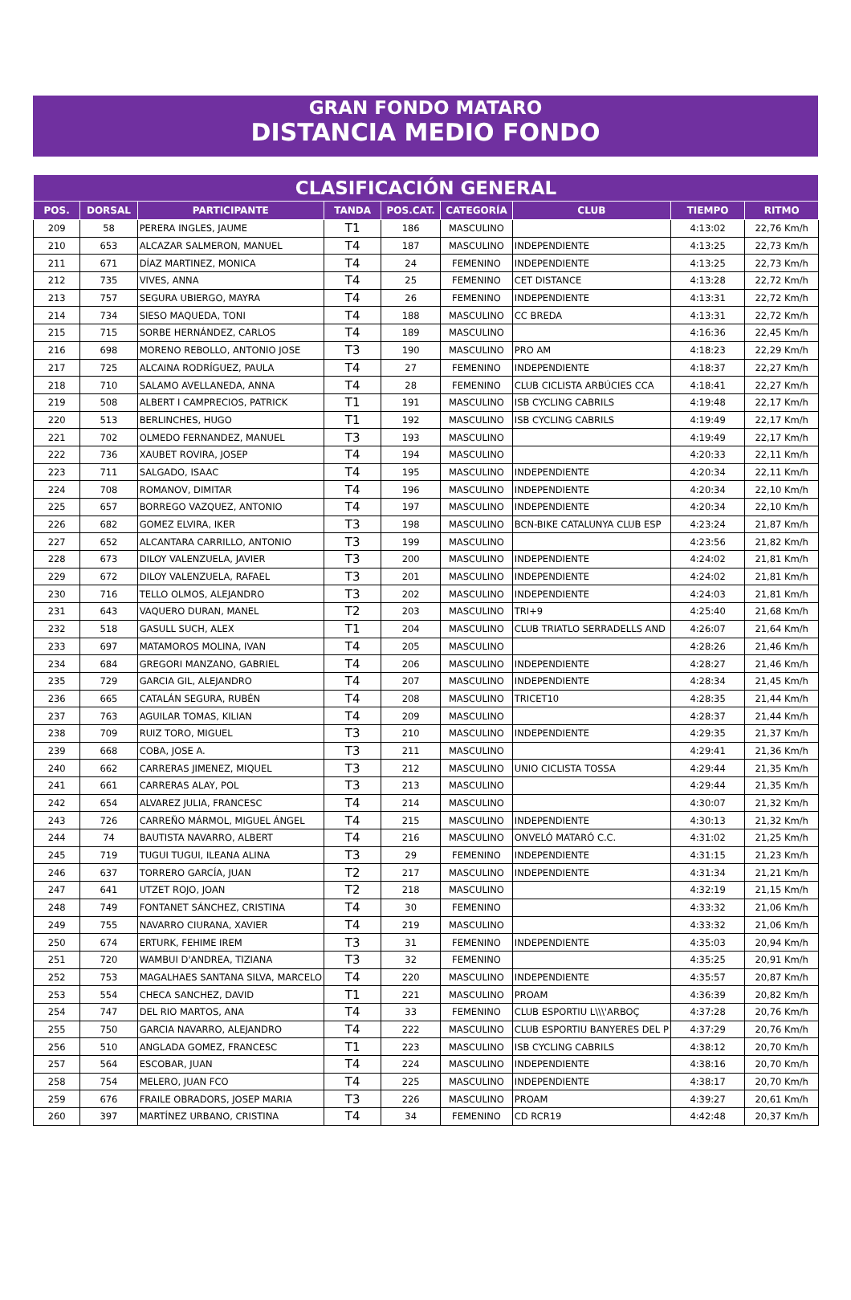GRAN FONDO MATARO
DISTANCIA MEDIO FONDO
| CLASIFICACIÓN GENERAL | | | | | | | | |
| --- | --- | --- | --- | --- | --- | --- | --- | --- |
| POS. | DORSAL | PARTICIPANTE | TANDA | POS.CAT. | CATEGORÍA | CLUB | TIEMPO | RITMO |
| 209 | 58 | PERERA INGLES, JAUME | T1 | 186 | MASCULINO | | 4:13:02 | 22,76 Km/h |
| 210 | 653 | ALCAZAR SALMERON, MANUEL | T4 | 187 | MASCULINO | INDEPENDIENTE | 4:13:25 | 22,73 Km/h |
| 211 | 671 | DÍAZ MARTINEZ, MONICA | T4 | 24 | FEMENINO | INDEPENDIENTE | 4:13:25 | 22,73 Km/h |
| 212 | 735 | VIVES, ANNA | T4 | 25 | FEMENINO | CET DISTANCE | 4:13:28 | 22,72 Km/h |
| 213 | 757 | SEGURA UBIERGO, MAYRA | T4 | 26 | FEMENINO | INDEPENDIENTE | 4:13:31 | 22,72 Km/h |
| 214 | 734 | SIESO MAQUEDA, TONI | T4 | 188 | MASCULINO | CC BREDA | 4:13:31 | 22,72 Km/h |
| 215 | 715 | SORBE HERNÁNDEZ, CARLOS | T4 | 189 | MASCULINO | | 4:16:36 | 22,45 Km/h |
| 216 | 698 | MORENO REBOLLO, ANTONIO JOSE | T3 | 190 | MASCULINO | PRO AM | 4:18:23 | 22,29 Km/h |
| 217 | 725 | ALCAINA RODRÍGUEZ, PAULA | T4 | 27 | FEMENINO | INDEPENDIENTE | 4:18:37 | 22,27 Km/h |
| 218 | 710 | SALAMO AVELLANEDA, ANNA | T4 | 28 | FEMENINO | CLUB CICLISTA ARBÚCIES CCA | 4:18:41 | 22,27 Km/h |
| 219 | 508 | ALBERT I CAMPRECIOS, PATRICK | T1 | 191 | MASCULINO | ISB CYCLING CABRILS | 4:19:48 | 22,17 Km/h |
| 220 | 513 | BERLINCHES, HUGO | T1 | 192 | MASCULINO | ISB CYCLING CABRILS | 4:19:49 | 22,17 Km/h |
| 221 | 702 | OLMEDO FERNANDEZ, MANUEL | T3 | 193 | MASCULINO | | 4:19:49 | 22,17 Km/h |
| 222 | 736 | XAUBET ROVIRA, JOSEP | T4 | 194 | MASCULINO | | 4:20:33 | 22,11 Km/h |
| 223 | 711 | SALGADO, ISAAC | T4 | 195 | MASCULINO | INDEPENDIENTE | 4:20:34 | 22,11 Km/h |
| 224 | 708 | ROMANOV, DIMITAR | T4 | 196 | MASCULINO | INDEPENDIENTE | 4:20:34 | 22,10 Km/h |
| 225 | 657 | BORREGO VAZQUEZ, ANTONIO | T4 | 197 | MASCULINO | INDEPENDIENTE | 4:20:34 | 22,10 Km/h |
| 226 | 682 | GOMEZ ELVIRA, IKER | T3 | 198 | MASCULINO | BCN-BIKE CATALUNYA CLUB ESP | 4:23:24 | 21,87 Km/h |
| 227 | 652 | ALCANTARA CARRILLO, ANTONIO | T3 | 199 | MASCULINO | | 4:23:56 | 21,82 Km/h |
| 228 | 673 | DILOY VALENZUELA, JAVIER | T3 | 200 | MASCULINO | INDEPENDIENTE | 4:24:02 | 21,81 Km/h |
| 229 | 672 | DILOY VALENZUELA, RAFAEL | T3 | 201 | MASCULINO | INDEPENDIENTE | 4:24:02 | 21,81 Km/h |
| 230 | 716 | TELLO OLMOS, ALEJANDRO | T3 | 202 | MASCULINO | INDEPENDIENTE | 4:24:03 | 21,81 Km/h |
| 231 | 643 | VAQUERO DURAN, MANEL | T2 | 203 | MASCULINO | TRI+9 | 4:25:40 | 21,68 Km/h |
| 232 | 518 | GASULL SUCH, ALEX | T1 | 204 | MASCULINO | CLUB TRIATLO SERRADELLS AND | 4:26:07 | 21,64 Km/h |
| 233 | 697 | MATAMOROS MOLINA, IVAN | T4 | 205 | MASCULINO | | 4:28:26 | 21,46 Km/h |
| 234 | 684 | GREGORI MANZANO, GABRIEL | T4 | 206 | MASCULINO | INDEPENDIENTE | 4:28:27 | 21,46 Km/h |
| 235 | 729 | GARCIA GIL, ALEJANDRO | T4 | 207 | MASCULINO | INDEPENDIENTE | 4:28:34 | 21,45 Km/h |
| 236 | 665 | CATALÁN SEGURA, RUBÉN | T4 | 208 | MASCULINO | TRICET10 | 4:28:35 | 21,44 Km/h |
| 237 | 763 | AGUILAR TOMAS, KILIAN | T4 | 209 | MASCULINO | | 4:28:37 | 21,44 Km/h |
| 238 | 709 | RUIZ TORO, MIGUEL | T3 | 210 | MASCULINO | INDEPENDIENTE | 4:29:35 | 21,37 Km/h |
| 239 | 668 | COBA, JOSE A. | T3 | 211 | MASCULINO | | 4:29:41 | 21,36 Km/h |
| 240 | 662 | CARRERAS JIMENEZ, MIQUEL | T3 | 212 | MASCULINO | UNIO CICLISTA TOSSA | 4:29:44 | 21,35 Km/h |
| 241 | 661 | CARRERAS ALAY, POL | T3 | 213 | MASCULINO | | 4:29:44 | 21,35 Km/h |
| 242 | 654 | ALVAREZ JULIA, FRANCESC | T4 | 214 | MASCULINO | | 4:30:07 | 21,32 Km/h |
| 243 | 726 | CARREÑO MÁRMOL, MIGUEL ÁNGEL | T4 | 215 | MASCULINO | INDEPENDIENTE | 4:30:13 | 21,32 Km/h |
| 244 | 74 | BAUTISTA NAVARRO, ALBERT | T4 | 216 | MASCULINO | ONVELÓ MATARÓ C.C. | 4:31:02 | 21,25 Km/h |
| 245 | 719 | TUGUI TUGUI, ILEANA ALINA | T3 | 29 | FEMENINO | INDEPENDIENTE | 4:31:15 | 21,23 Km/h |
| 246 | 637 | TORRERO GARCÍA, JUAN | T2 | 217 | MASCULINO | INDEPENDIENTE | 4:31:34 | 21,21 Km/h |
| 247 | 641 | UTZET ROJO, JOAN | T2 | 218 | MASCULINO | | 4:32:19 | 21,15 Km/h |
| 248 | 749 | FONTANET SÁNCHEZ, CRISTINA | T4 | 30 | FEMENINO | | 4:33:32 | 21,06 Km/h |
| 249 | 755 | NAVARRO CIURANA, XAVIER | T4 | 219 | MASCULINO | | 4:33:32 | 21,06 Km/h |
| 250 | 674 | ERTURK, FEHIME IREM | T3 | 31 | FEMENINO | INDEPENDIENTE | 4:35:03 | 20,94 Km/h |
| 251 | 720 | WAMBUI D'ANDREA, TIZIANA | T3 | 32 | FEMENINO | | 4:35:25 | 20,91 Km/h |
| 252 | 753 | MAGALHAES SANTANA SILVA, MARCELO | T4 | 220 | MASCULINO | INDEPENDIENTE | 4:35:57 | 20,87 Km/h |
| 253 | 554 | CHECA SANCHEZ, DAVID | T1 | 221 | MASCULINO | PROAM | 4:36:39 | 20,82 Km/h |
| 254 | 747 | DEL RIO MARTOS, ANA | T4 | 33 | FEMENINO | CLUB ESPORTIU L\\\'ARBOÇ | 4:37:28 | 20,76 Km/h |
| 255 | 750 | GARCIA NAVARRO, ALEJANDRO | T4 | 222 | MASCULINO | CLUB ESPORTIU BANYERES DEL P | 4:37:29 | 20,76 Km/h |
| 256 | 510 | ANGLADA GOMEZ, FRANCESC | T1 | 223 | MASCULINO | ISB CYCLING CABRILS | 4:38:12 | 20,70 Km/h |
| 257 | 564 | ESCOBAR, JUAN | T4 | 224 | MASCULINO | INDEPENDIENTE | 4:38:16 | 20,70 Km/h |
| 258 | 754 | MELERO, JUAN FCO | T4 | 225 | MASCULINO | INDEPENDIENTE | 4:38:17 | 20,70 Km/h |
| 259 | 676 | FRAILE OBRADORS, JOSEP MARIA | T3 | 226 | MASCULINO | PROAM | 4:39:27 | 20,61 Km/h |
| 260 | 397 | MARTÍNEZ URBANO, CRISTINA | T4 | 34 | FEMENINO | CD RCR19 | 4:42:48 | 20,37 Km/h |